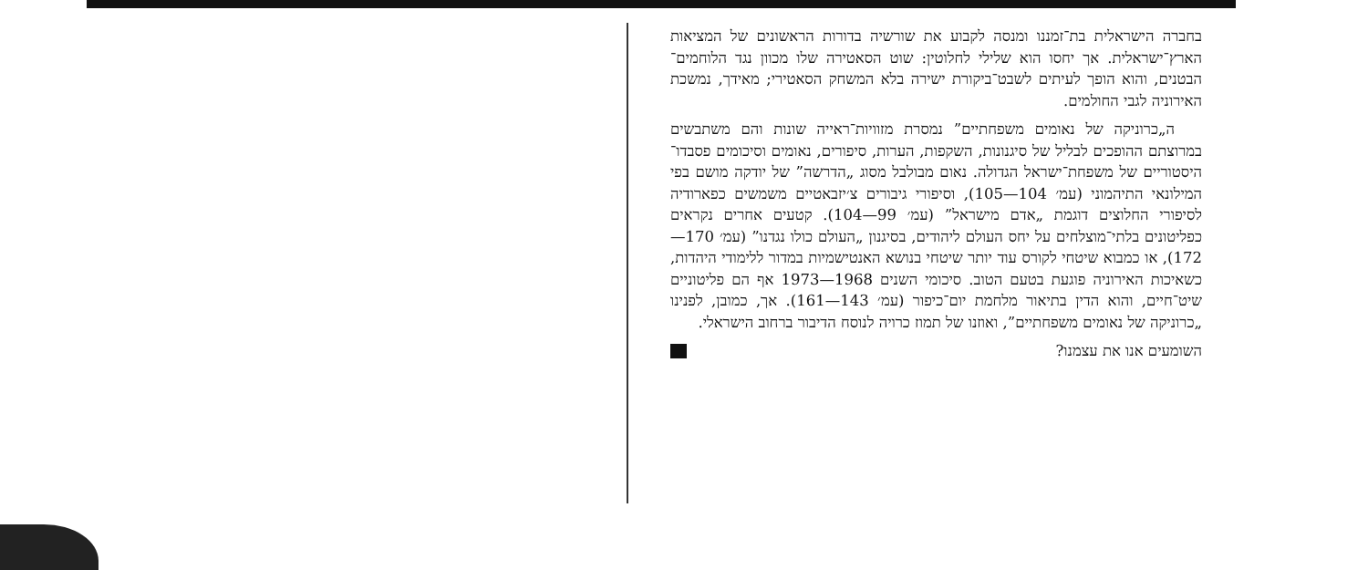בחברה הישראלית בת־זמננו ומנסה לקבוע את שורשיה בדורות הראשונים של המציאות הארץ־ישראלית. אך יחסו הוא שלילי לחלוטין: שוט הסאטירה שלו מכוון נגד הלוחמים־הבטנים, והוא הופך לעיתים לשבט־ביקורת ישירה בלא המשחק הסאטירי; מאידך, נמשכת האירוניה לגבי החולמים.
ה„כרוניקה של נאומים משפחתיים” נמסרת מזוויות־ראייה שונות והם משתבשים במרוצתם ההופכים לבליל של סיגנונות, השקפות, הערות, סיפורים, נאומים וסיכומים פסבדו־היסטוריים של משפחת־ישראל הגדולה. נאום מבולבל מסוג „הדרשה” של יודקה מושם בפי המילונאי התיהמוני (עמ׳ 104—105), וסיפורי גיבורים צ׳יזבאטיים משמשים כפארודיה לסיפורי החלוצים דוגמת „אדם מישראל” (עמ׳ 99—104). קטעים אחרים נקראים כפליטונים בלתי־מוצלחים על יחס העולם ליהודים, בסיגנון „העולם כולו נגדנו” (עמ׳ 170—172), או כמבוא שיטחי לקורס עוד יותר שיטחי בנושא האנטישמיות במדור ללימודי היהדות, כשאיכות האירוניה פוגעת בטעם הטוב. סיכומי השנים 1968—1973 אף הם פליטוניים שיט־חיים, והוא הדין בתיאור מלחמת יום־כיפור (עמ׳ 143—161). אך, כמובן, לפנינו „כרוניקה של נאומים משפחתיים”, ואוזנו של תמוז כרויה לנוסח הדיבור ברחוב הישראלי.
השומעים אנו את עצמנו?